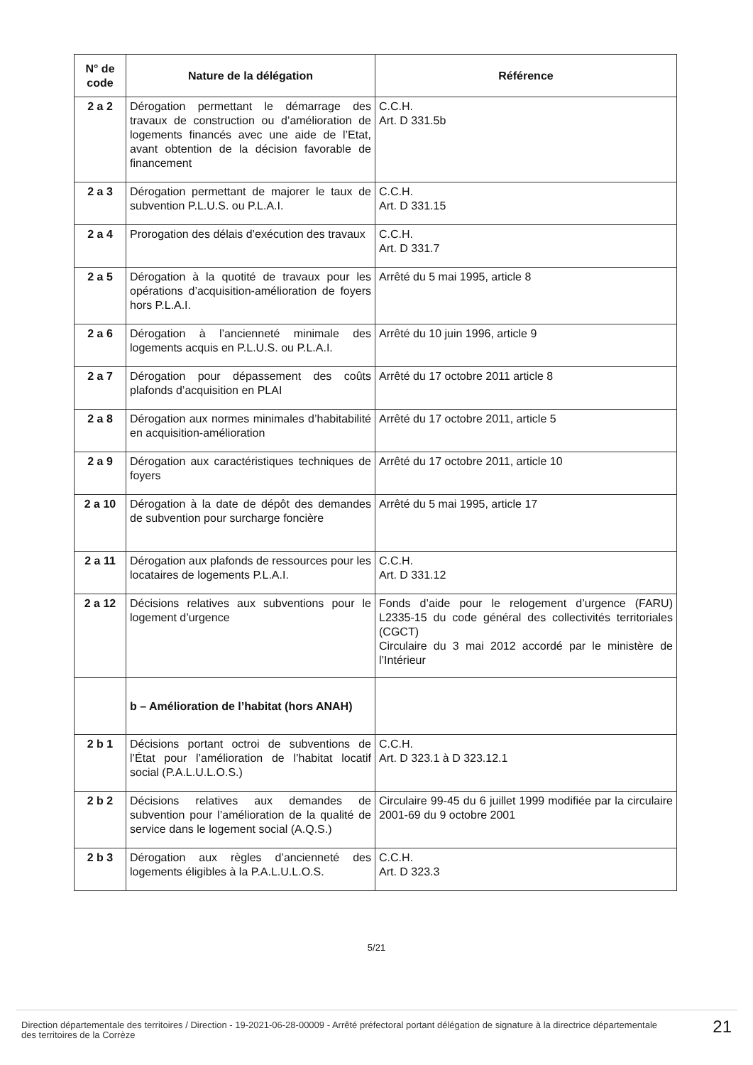| N° de code | Nature de la délégation | Référence |
| --- | --- | --- |
| 2 a 2 | Dérogation permettant le démarrage des travaux de construction ou d’amélioration de logements financés avec une aide de l’Etat, avant obtention de la décision favorable de financement | C.C.H. Art. D 331.5b |
| 2 a 3 | Dérogation permettant de majorer le taux de subvention P.L.U.S. ou P.L.A.I. | C.C.H. Art. D 331.15 |
| 2 a 4 | Prorogation des délais d’exécution des travaux | C.C.H. Art. D 331.7 |
| 2 a 5 | Dérogation à la quotité de travaux pour les opérations d’acquisition-amélioration de foyers hors P.L.A.I. | Arrêté du 5 mai 1995, article 8 |
| 2 a 6 | Dérogation à l’ancienneté minimale des logements acquis en P.L.U.S. ou P.L.A.I. | Arrêté du 10 juin 1996, article 9 |
| 2 a 7 | Dérogation pour dépassement des coûts plafonds d’acquisition en PLAI | Arrêté du 17 octobre 2011 article 8 |
| 2 a 8 | Dérogation aux normes minimales d’habitabilité en acquisition-amélioration | Arrêté du 17 octobre 2011, article 5 |
| 2 a 9 | Dérogation aux caractéristiques techniques de foyers | Arrêté du 17 octobre 2011, article 10 |
| 2 a 10 | Dérogation à la date de dépôt des demandes de subvention pour surcharge foncière | Arrêté du 5 mai 1995, article 17 |
| 2 a 11 | Dérogation aux plafonds de ressources pour les locataires de logements P.L.A.I. | C.C.H. Art. D 331.12 |
| 2 a 12 | Décisions relatives aux subventions pour le logement d’urgence | Fonds d’aide pour le relogement d’urgence (FARU) L2335-15 du code général des collectivités territoriales (CGCT) Circulaire du 3 mai 2012 accordé par le ministère de l’Intérieur |
| | b – Amélioration de l’habitat (hors ANAH) | |
| 2 b 1 | Décisions portant octroi de subventions de l’État pour l’amélioration de l’habitat locatif social (P.A.L.U.L.O.S.) | C.C.H. Art. D 323.1 à D 323.12.1 |
| 2 b 2 | Décisions relatives aux demandes de subvention pour l’amélioration de la qualité de service dans le logement social (A.Q.S.) | Circulaire 99-45 du 6 juillet 1999 modifiée par la circulaire 2001-69 du 9 octobre 2001 |
| 2 b 3 | Dérogation aux règles d’ancienneté des logements éligibles à la P.A.L.U.L.O.S. | C.C.H. Art. D 323.3 |
5/21
Direction départementale des territoires / Direction - 19-2021-06-28-00009 - Arrêté préfectoral portant délégation de signature à la directrice départementale des territoires de la Corrèze
21